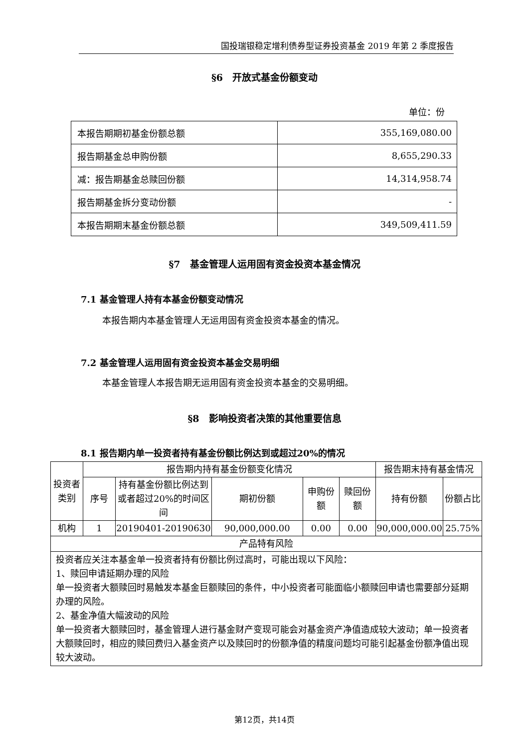国投瑞银稳定增利债券型证券投资基金 2019 年第 2 季度报告
§6　开放式基金份额变动
单位：份
| 本报告期期初基金份额总额 | 355,169,080.00 |
| 报告期基金总申购份额 | 8,655,290.33 |
| 减：报告期基金总赎回份额 | 14,314,958.74 |
| 报告期基金拆分变动份额 | - |
| 本报告期期末基金份额总额 | 349,509,411.59 |
§7　基金管理人运用固有资金投资本基金情况
7.1 基金管理人持有本基金份额变动情况
本报告期内本基金管理人无运用固有资金投资本基金的情况。
7.2 基金管理人运用固有资金投资本基金交易明细
本基金管理人本报告期无运用固有资金投资本基金的交易明细。
§8　影响投资者决策的其他重要信息
8.1 报告期内单一投资者持有基金份额比例达到或超过20%的情况
| 投资者类别 | 报告期内持有基金份额变化情况 | | | | | 报告期末持有基金情况 | |
| | 序号 | 持有基金份额比例达到或者超过20%的时间区间 | 期初份额 | 申购份额 | 赎回份额 | 持有份额 | 份额占比 |
| 机构 | 1 | 20190401-20190630 | 90,000,000.00 | 0.00 | 0.00 | 90,000,000.00 | 25.75% |
| 产品特有风险 | | | | | | | |
| 投资者应关注本基金单一投资者持有份额比例过高时，可能出现以下风险： 1、赎回申请延期办理的风险 单一投资者大额赎回时易触发本基金巨额赎回的条件，中小投资者可能面临小额赎回申请也需要部分延期办理的风险。 2、基金净值大幅波动的风险 单一投资者大额赎回时，基金管理人进行基金财产变现可能会对基金资产净值造成较大波动；单一投资者大额赎回时，相应的赎回费归入基金资产以及赎回时的份额净值的精度问题均可能引起基金份额净值出现较大波动。 | | | | | | | |
第12页，共14页